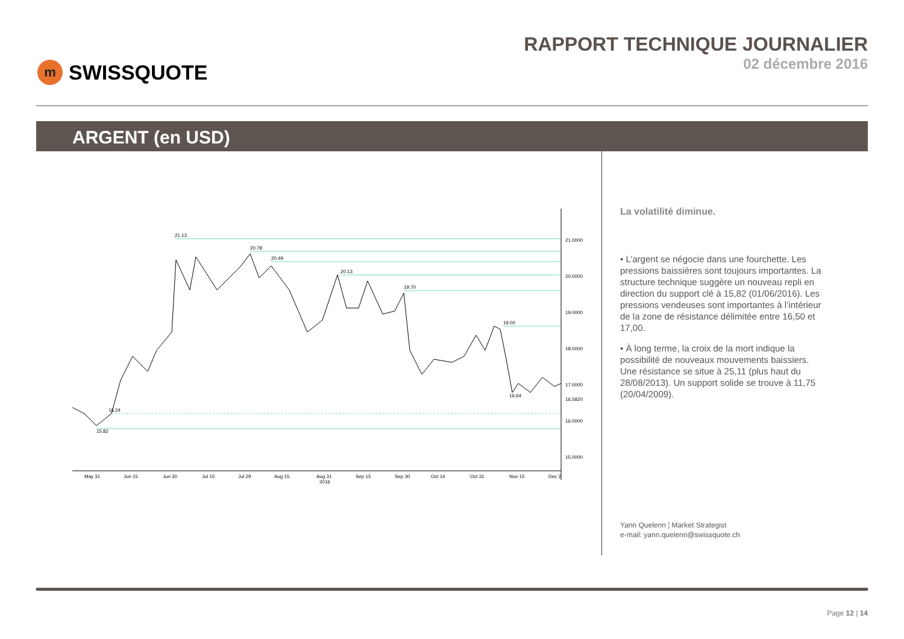m SWISSQUOTE
RAPPORT TECHNIQUE JOURNALIER
02 décembre 2016
ARGENT (en USD)
21.13
20.78
20.49
20.13
19.70
19.00
16.24
15.82
16.64
21.0000
20.0000
19.0000
18.0000
17.0000
16.5820
16.0000
15.0000
May 31
Jun 15
Jun 30
Jul 15
Jul 29
Aug 15
Aug 31
2016
Sep 15
Sep 30
Oct 14
Oct 31
Nov 15
Dec 2
La volatilité diminue.
• L’argent se négocie dans une fourchette. Les pressions baissières sont toujours importantes. La structure technique suggère un nouveau repli en direction du support clé à 15,82 (01/06/2016). Les pressions vendeuses sont importantes à l’intérieur de la zone de résistance délimitée entre 16,50 et 17,00.
• À long terme, la croix de la mort indique la possibilité de nouveaux mouvements baissiers. Une résistance se situe à 25,11 (plus haut du 28/08/2013). Un support solide se trouve à 11,75 (20/04/2009).
Yann Quelenn ¦ Market Strategist
e-mail: yann.quelenn@swissquote.ch
Page 12 | 14